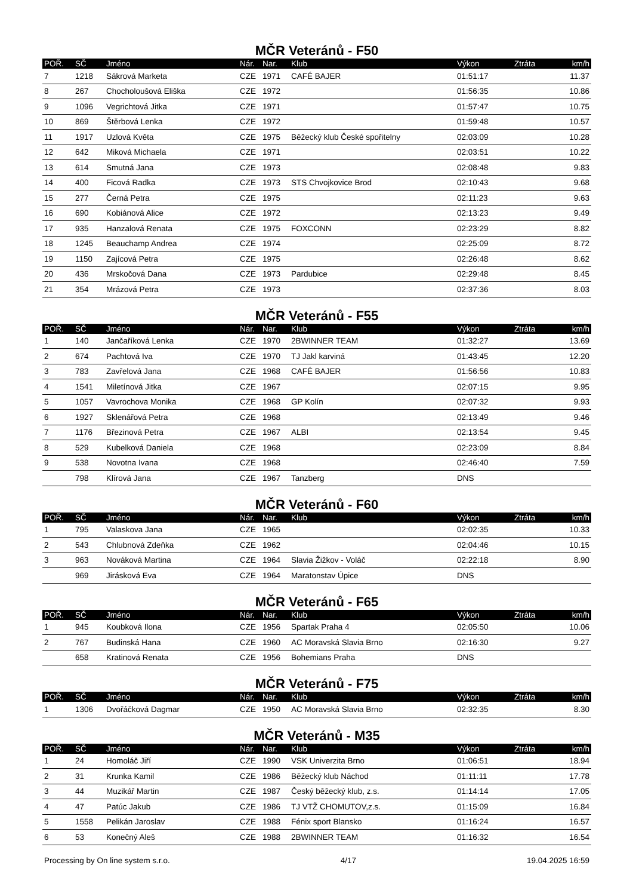MČR Veteránů - F50
| POŘ. | SČ | Jméno | Nár. | Nar. | Klub | Výkon | Ztráta | km/h |
| --- | --- | --- | --- | --- | --- | --- | --- | --- |
| 7 | 1218 | Sákrová Marketa | CZE | 1971 | CAFÉ BAJER | 01:51:17 | | 11.37 |
| 8 | 267 | Chocholoušová Eliška | CZE | 1972 | | 01:56:35 | | 10.86 |
| 9 | 1096 | Vegrichtová Jitka | CZE | 1971 | | 01:57:47 | | 10.75 |
| 10 | 869 | Štěrbová Lenka | CZE | 1972 | | 01:59:48 | | 10.57 |
| 11 | 1917 | Uzlová Květa | CZE | 1975 | Běžecký klub České spořitelny | 02:03:09 | | 10.28 |
| 12 | 642 | Miková Michaela | CZE | 1971 | | 02:03:51 | | 10.22 |
| 13 | 614 | Smutná Jana | CZE | 1973 | | 02:08:48 | | 9.83 |
| 14 | 400 | Ficová Radka | CZE | 1973 | STS Chvojkovice Brod | 02:10:43 | | 9.68 |
| 15 | 277 | Černá Petra | CZE | 1975 | | 02:11:23 | | 9.63 |
| 16 | 690 | Kobiánová Alice | CZE | 1972 | | 02:13:23 | | 9.49 |
| 17 | 935 | Hanzalová Renata | CZE | 1975 | FOXCONN | 02:23:29 | | 8.82 |
| 18 | 1245 | Beauchamp Andrea | CZE | 1974 | | 02:25:09 | | 8.72 |
| 19 | 1150 | Zajícová Petra | CZE | 1975 | | 02:26:48 | | 8.62 |
| 20 | 436 | Mrskočová Dana | CZE | 1973 | Pardubice | 02:29:48 | | 8.45 |
| 21 | 354 | Mrázová Petra | CZE | 1973 | | 02:37:36 | | 8.03 |
MČR Veteránů - F55
| POŘ. | SČ | Jméno | Nár. | Nar. | Klub | Výkon | Ztráta | km/h |
| --- | --- | --- | --- | --- | --- | --- | --- | --- |
| 1 | 140 | Jančaříková Lenka | CZE | 1970 | 2BWINNER TEAM | 01:32:27 | | 13.69 |
| 2 | 674 | Pachtová Iva | CZE | 1970 | TJ Jakl karviná | 01:43:45 | | 12.20 |
| 3 | 783 | Zavřelová Jana | CZE | 1968 | CAFÉ BAJER | 01:56:56 | | 10.83 |
| 4 | 1541 | Miletínová Jitka | CZE | 1967 | | 02:07:15 | | 9.95 |
| 5 | 1057 | Vavrochova Monika | CZE | 1968 | GP Kolín | 02:07:32 | | 9.93 |
| 6 | 1927 | Sklenářová Petra | CZE | 1968 | | 02:13:49 | | 9.46 |
| 7 | 1176 | Březinová Petra | CZE | 1967 | ALBI | 02:13:54 | | 9.45 |
| 8 | 529 | Kubelková Daniela | CZE | 1968 | | 02:23:09 | | 8.84 |
| 9 | 538 | Novotna Ivana | CZE | 1968 | | 02:46:40 | | 7.59 |
| | 798 | Klírová Jana | CZE | 1967 | Tanzberg | DNS | | |
MČR Veteránů - F60
| POŘ. | SČ | Jméno | Nár. | Nar. | Klub | Výkon | Ztráta | km/h |
| --- | --- | --- | --- | --- | --- | --- | --- | --- |
| 1 | 795 | Valaskova Jana | CZE | 1965 | | 02:02:35 | | 10.33 |
| 2 | 543 | Chlubnová Zdeňka | CZE | 1962 | | 02:04:46 | | 10.15 |
| 3 | 963 | Nováková Martina | CZE | 1964 | Slavia Žižkov - Voláč | 02:22:18 | | 8.90 |
| | 969 | Jirásková Eva | CZE | 1964 | Maratonstav Úpice | DNS | | |
MČR Veteránů - F65
| POŘ. | SČ | Jméno | Nár. | Nar. | Klub | Výkon | Ztráta | km/h |
| --- | --- | --- | --- | --- | --- | --- | --- | --- |
| 1 | 945 | Koubková Ilona | CZE | 1956 | Spartak Praha 4 | 02:05:50 | | 10.06 |
| 2 | 767 | Budinská Hana | CZE | 1960 | AC Moravská Slavia Brno | 02:16:30 | | 9.27 |
| | 658 | Kratinová Renata | CZE | 1956 | Bohemians Praha | DNS | | |
MČR Veteránů - F75
| POŘ. | SČ | Jméno | Nár. | Nar. | Klub | Výkon | Ztráta | km/h |
| --- | --- | --- | --- | --- | --- | --- | --- | --- |
| 1 | 1306 | Dvořáčková Dagmar | CZE | 1950 | AC Moravská Slavia Brno | 02:32:35 | | 8.30 |
MČR Veteránů - M35
| POŘ. | SČ | Jméno | Nár. | Nar. | Klub | Výkon | Ztráta | km/h |
| --- | --- | --- | --- | --- | --- | --- | --- | --- |
| 1 | 24 | Homoláč Jiří | CZE | 1990 | VSK Univerzita Brno | 01:06:51 | | 18.94 |
| 2 | 31 | Krunka Kamil | CZE | 1986 | Běžecký klub Náchod | 01:11:11 | | 17.78 |
| 3 | 44 | Muzikář Martin | CZE | 1987 | Český běžecký klub, z.s. | 01:14:14 | | 17.05 |
| 4 | 47 | Patúc Jakub | CZE | 1986 | TJ VTŽ CHOMUTOV,z.s. | 01:15:09 | | 16.84 |
| 5 | 1558 | Pelikán Jaroslav | CZE | 1988 | Fénix sport Blansko | 01:16:24 | | 16.57 |
| 6 | 53 | Konečný Aleš | CZE | 1988 | 2BWINNER TEAM | 01:16:32 | | 16.54 |
Processing by On line system s.r.o. 4/17 19.04.2025 16:59